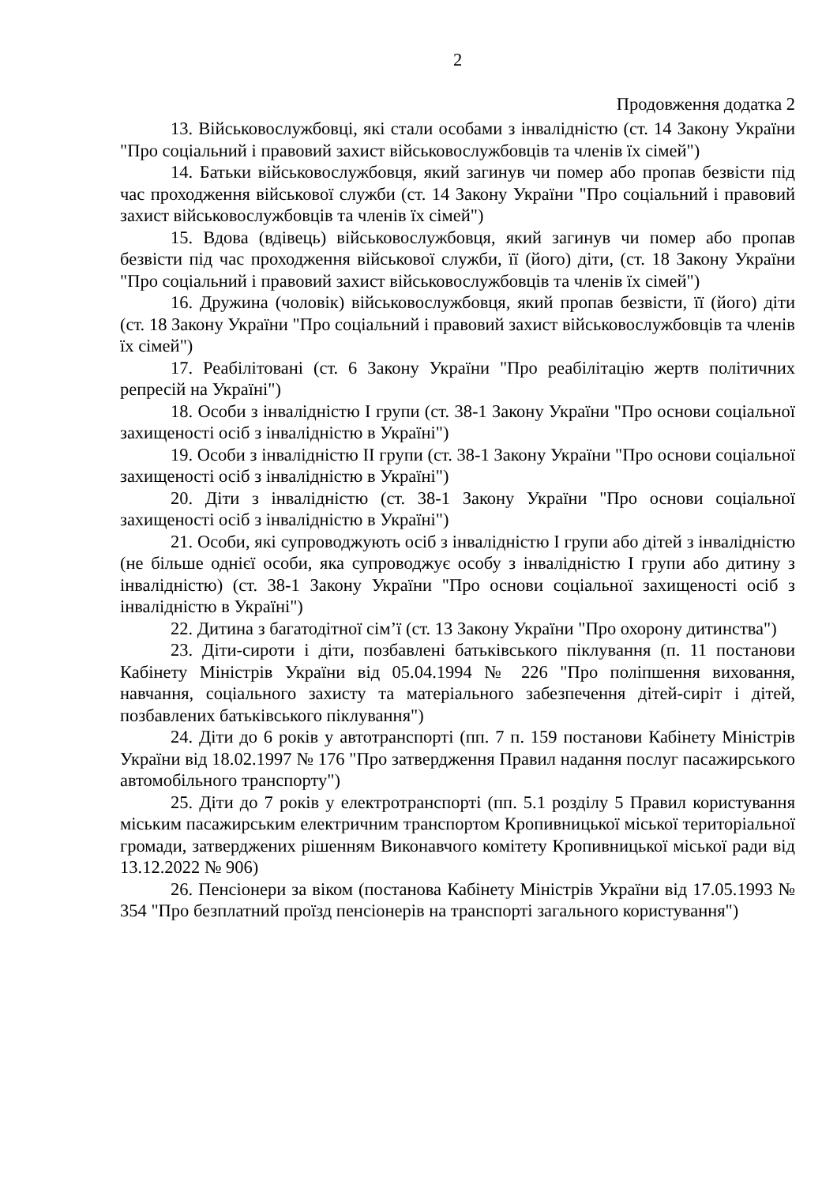2
Продовження додатка 2
13. Військовослужбовці, які стали особами з інвалідністю (ст. 14 Закону України "Про соціальний і правовий захист військовослужбовців та членів їх сімей")
14. Батьки військовослужбовця, який загинув чи помер або пропав безвісти під час проходження військової служби (ст. 14 Закону України "Про соціальний і правовий захист військовослужбовців та членів їх сімей")
15. Вдова (вдівець) військовослужбовця, який загинув чи помер або пропав безвісти під час проходження військової служби, її (його) діти, (ст. 18 Закону України "Про соціальний і правовий захист військовослужбовців та членів їх сімей")
16. Дружина (чоловік) військовослужбовця, який пропав безвісти, її (його) діти (ст. 18 Закону України "Про соціальний і правовий захист військовослужбовців та членів їх сімей")
17. Реабілітовані (ст. 6 Закону України "Про реабілітацію жертв політичних репресій на Україні")
18. Особи з інвалідністю I групи (ст. 38-1 Закону України "Про основи соціальної захищеності осіб з інвалідністю в Україні")
19. Особи з інвалідністю II групи (ст. 38-1 Закону України "Про основи соціальної захищеності осіб з інвалідністю в Україні")
20. Діти з інвалідністю (ст. 38-1 Закону України "Про основи соціальної захищеності осіб з інвалідністю в Україні")
21. Особи, які супроводжують осіб з інвалідністю I групи або дітей з інвалідністю (не більше однієї особи, яка супроводжує особу з інвалідністю I групи або дитину з інвалідністю) (ст. 38-1 Закону України "Про основи соціальної захищеності осіб з інвалідністю в Україні")
22. Дитина з багатодітної сім’ї (ст. 13 Закону України "Про охорону дитинства")
23. Діти-сироти і діти, позбавлені батьківського піклування (п. 11 постанови Кабінету Міністрів України від 05.04.1994 № 226 "Про поліпшення виховання, навчання, соціального захисту та матеріального забезпечення дітей-сиріт і дітей, позбавлених батьківського піклування")
24. Діти до 6 років у автотранспорті (пп. 7 п. 159 постанови Кабінету Міністрів України від 18.02.1997 № 176 "Про затвердження Правил надання послуг пасажирського автомобільного транспорту")
25. Діти до 7 років у електротранспорті (пп. 5.1 розділу 5 Правил користування міським пасажирським електричним транспортом Кропивницької міської територіальної громади, затверджених рішенням Виконавчого комітету Кропивницької міської ради від 13.12.2022 № 906)
26. Пенсіонери за віком (постанова Кабінету Міністрів України від 17.05.1993 № 354 "Про безплатний проїзд пенсіонерів на транспорті загального користування")